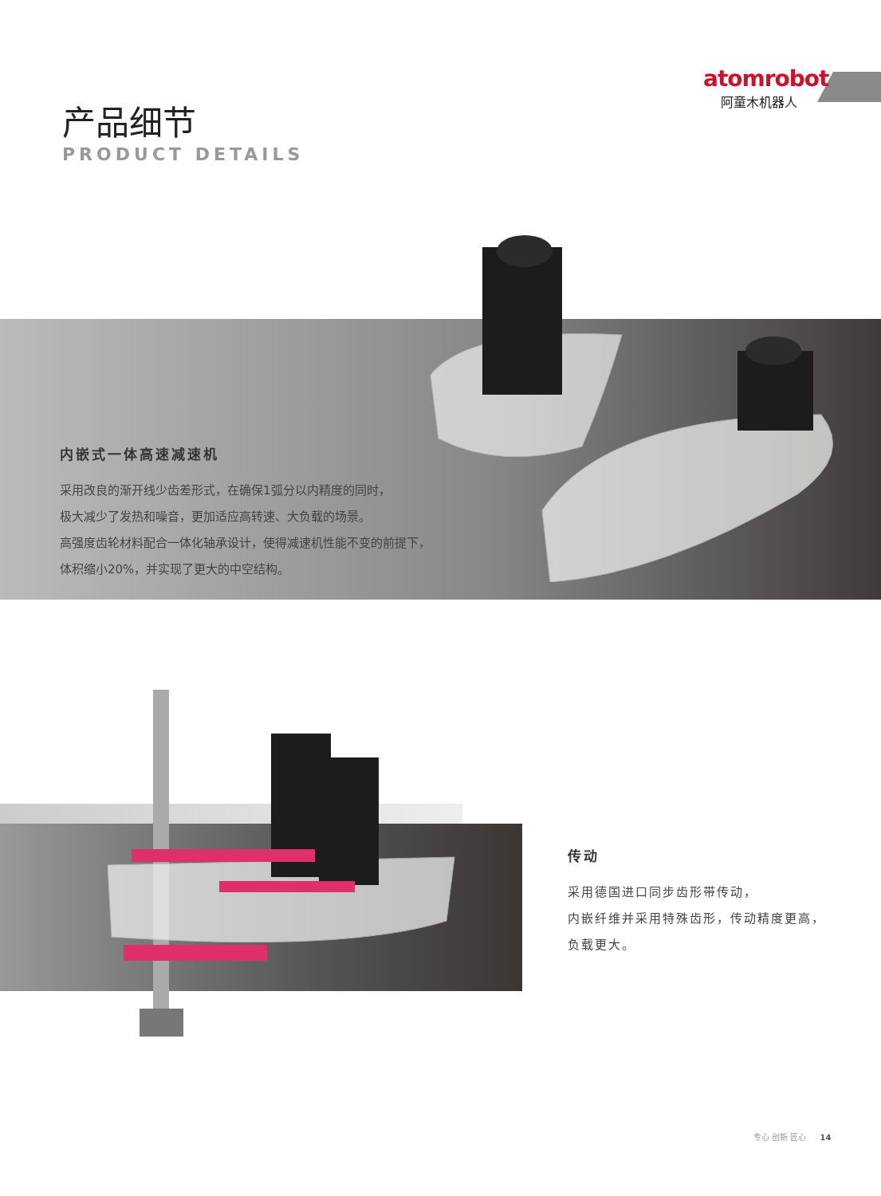atomrobot
阿童木机器人
产品细节
PRODUCT DETAILS
内嵌式一体高速减速机
采用改良的渐开线少齿差形式，在确保1弧分以内精度的同时，
极大减少了发热和噪音，更加适应高转速、大负载的场景。
高强度齿轮材料配合一体化轴承设计，使得减速机性能不变的前提下，
体积缩小20%，并实现了更大的中空结构。
传动
采用德国进口同步齿形带传动，
内嵌纤维并采用特殊齿形，传动精度更高，
负载更大。
专心 创新 匠心 14